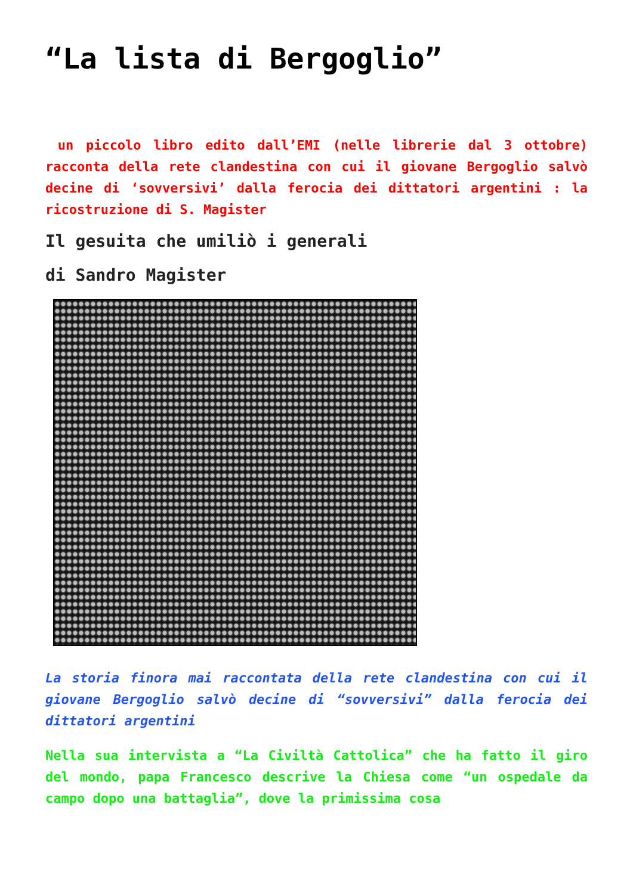“La lista di Bergoglio”
un piccolo libro edito dall’EMI (nelle librerie dal 3 ottobre) racconta della rete clandestina con cui il giovane Bergoglio salvò decine di ‘sovversivi’ dalla ferocia dei dittatori argentini : la ricostruzione di S. Magister
Il gesuita che umiliò i generali
di Sandro Magister
La storia finora mai raccontata della rete clandestina con cui il giovane Bergoglio salvò decine di “sovversivi” dalla ferocia dei dittatori argentini
Nella sua intervista a “La Civiltà Cattolica” che ha fatto il giro del mondo, papa Francesco descrive la Chiesa come “un ospedale da campo dopo una battaglia”, dove la primissima cosa